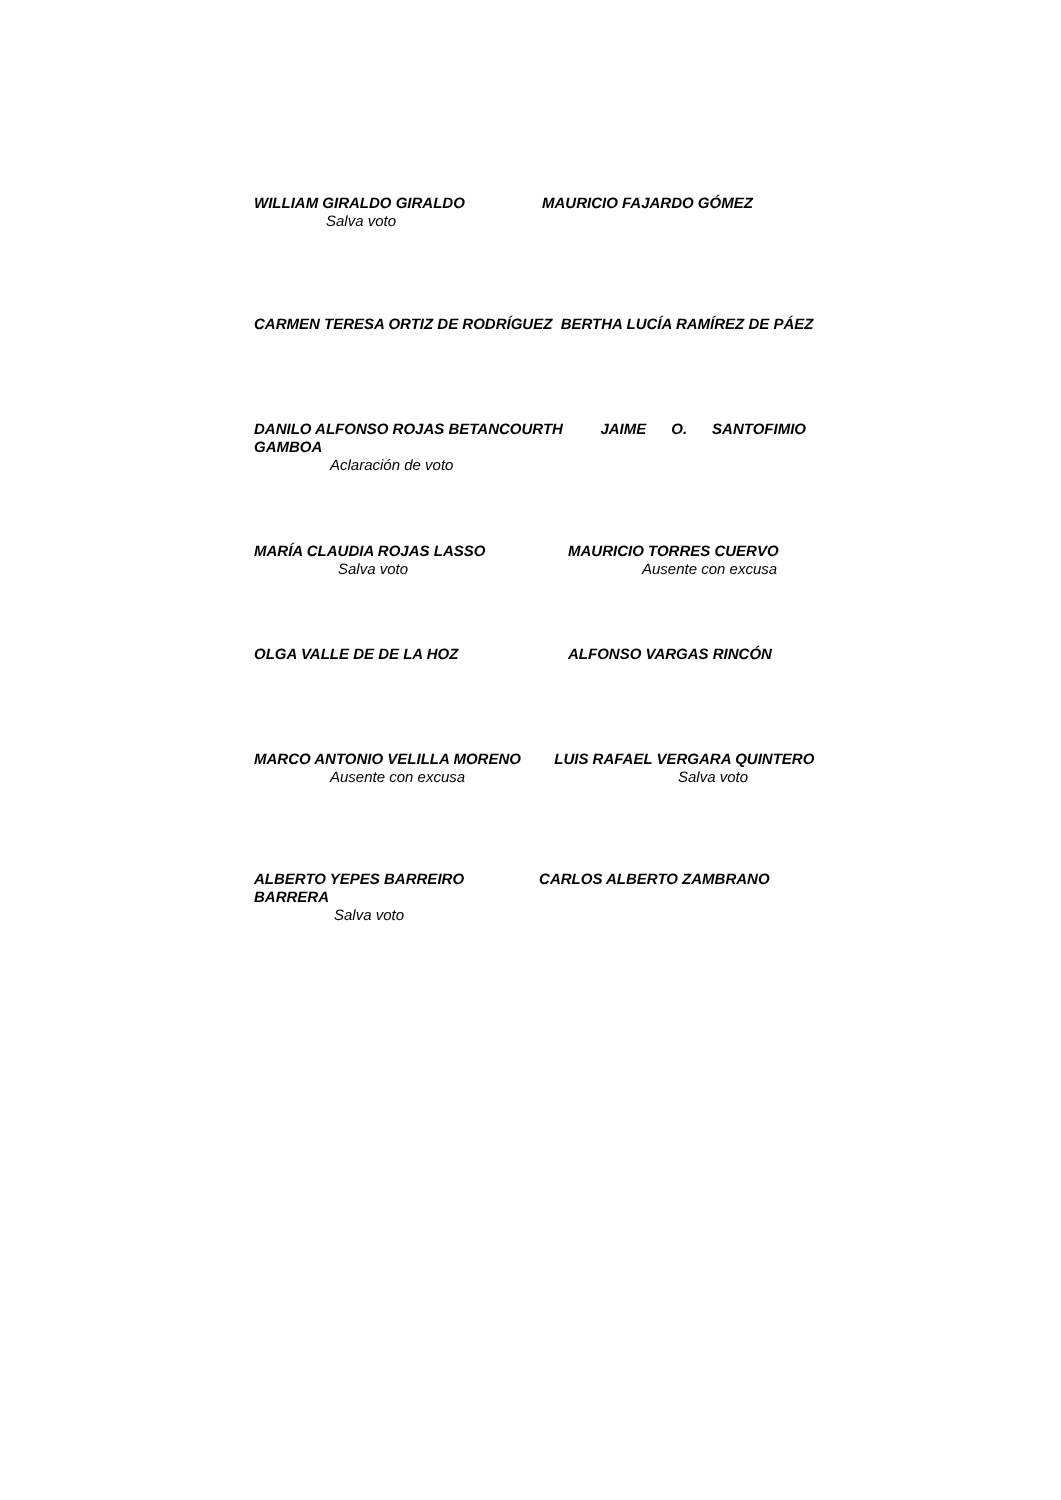WILLIAM GIRALDO GIRALDO MAURICIO FAJARDO GÓMEZ
Salva voto
CARMEN TERESA ORTIZ DE RODRÍGUEZ BERTHA LUCÍA RAMÍREZ DE PÁEZ
DANILO ALFONSO ROJAS BETANCOURTH JAIME O. SANTOFIMIO GAMBOA
Aclaración de voto
MARÍA CLAUDIA ROJAS LASSO MAURICIO TORRES CUERVO
Salva voto Ausente con excusa
OLGA VALLE DE DE LA HOZ ALFONSO VARGAS RINCÓN
MARCO ANTONIO VELILLA MORENO LUIS RAFAEL VERGARA QUINTERO
Ausente con excusa Salva voto
ALBERTO YEPES BARREIRO CARLOS ALBERTO ZAMBRANO BARRERA
Salva voto